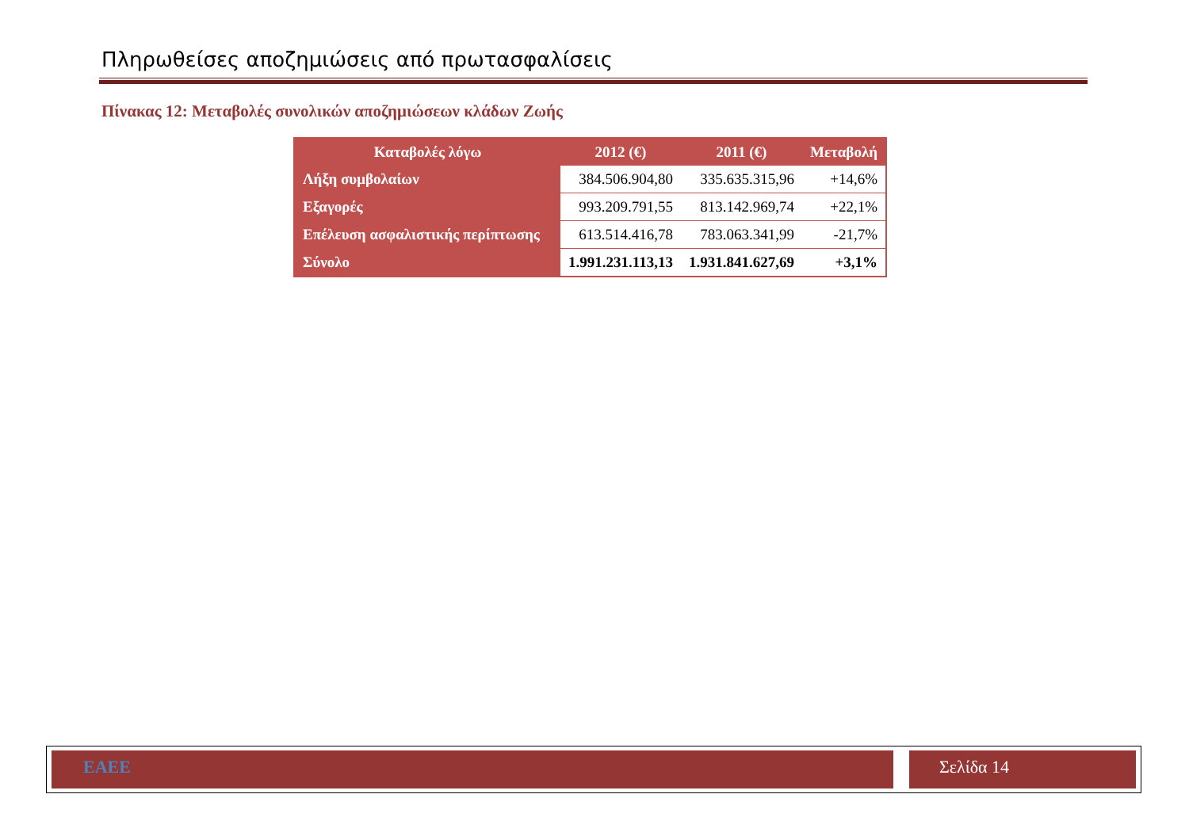Πληρωθείσες αποζημιώσεις από πρωτασφαλίσεις
Πίνακας 12: Μεταβολές συνολικών αποζημιώσεων κλάδων Ζωής
| Καταβολές λόγω | 2012 (€) | 2011 (€) | Μεταβολή |
| --- | --- | --- | --- |
| Λήξη συμβολαίων | 384.506.904,80 | 335.635.315,96 | +14,6% |
| Εξαγορές | 993.209.791,55 | 813.142.969,74 | +22,1% |
| Επέλευση ασφαλιστικής περίπτωσης | 613.514.416,78 | 783.063.341,99 | -21,7% |
| Σύνολο | 1.991.231.113,13 | 1.931.841.627,69 | +3,1% |
ΕΑΕΕ Σελίδα 14